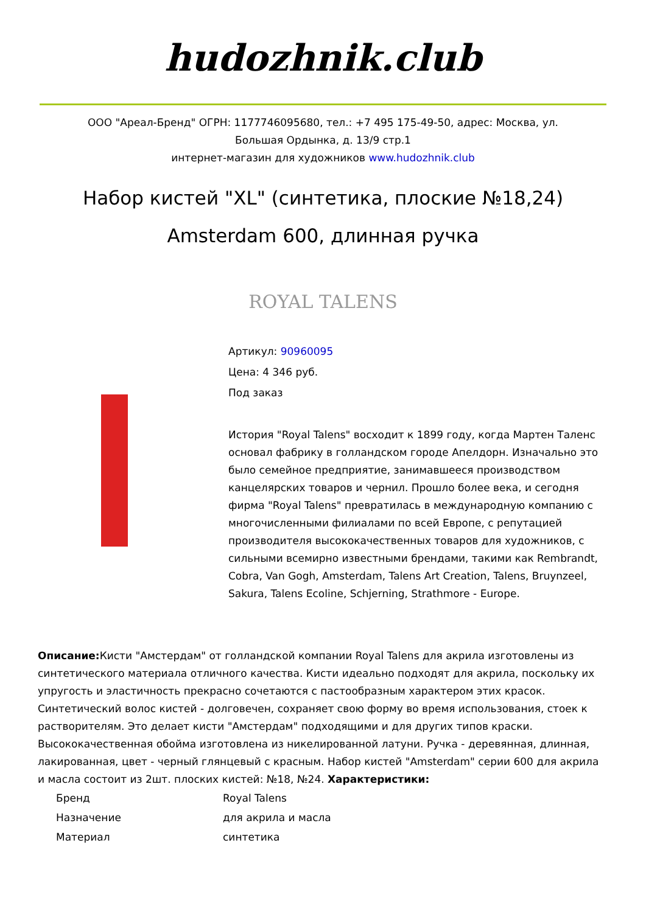hudozhnik.club
ООО "Ареал-Бренд" ОГРН: 1177746095680, тел.: +7 495 175-49-50, адрес: Москва, ул.
Большая Ордынка, д. 13/9 стр.1
интернет-магазин для художников www.hudozhnik.club
Набор кистей "XL" (синтетика, плоские №18,24) Amsterdam 600, длинная ручка
ROYAL TALENS
Артикул: 90960095
Цена: 4 346 руб.
Под заказ
История "Royal Talens" восходит к 1899 году, когда Мартен Таленс основал фабрику в голландском городе Апелдорн. Изначально это было семейное предприятие, занимавшееся производством канцелярских товаров и чернил. Прошло более века, и сегодня фирма "Royal Talens" превратилась в международную компанию с многочисленными филиалами по всей Европе, с репутацией производителя высококачественных товаров для художников, с сильными всемирно известными брендами, такими как Rembrandt, Cobra, Van Gogh, Amsterdam, Talens Art Creation, Talens, Bruynzeel, Sakura, Talens Ecoline, Schjerning, Strathmore - Europe.
Описание: Кисти "Амстердам" от голландской компании Royal Talens для акрила изготовлены из синтетического материала отличного качества. Кисти идеально подходят для акрила, поскольку их упругость и эластичность прекрасно сочетаются с пастообразным характером этих красок. Синтетический волос кистей - долговечен, сохраняет свою форму во время использования, стоек к растворителям. Это делает кисти "Амстердам" подходящими и для других типов краски. Высококачественная обойма изготовлена из никелированной латуни. Ручка - деревянная, длинная, лакированная, цвет - черный глянцевый с красным. Набор кистей "Amsterdam" серии 600 для акрила и масла состоит из 2шт. плоских кистей: №18, №24. Характеристики:
| Бренд | Royal Talens |
| Назначение | для акрила и масла |
| Материал | синтетика |